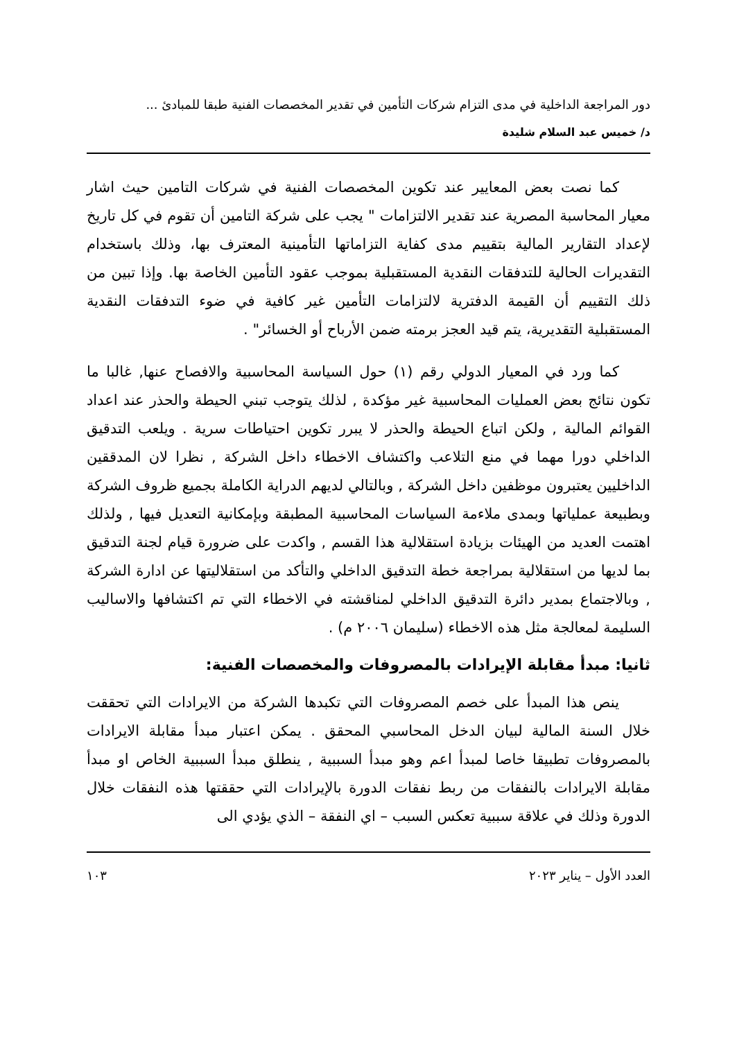دور المراجعة الداخلية في مدى التزام شركات التأمين في تقدير المخصصات الفنية طبقا للمبادئ ...
د/ خميس عبد السلام شليدة
كما نصت بعض المعايير عند تكوين المخصصات الفنية في شركات التامين حيث اشار معيار المحاسبة المصرية عند تقدير الالتزامات " يجب على شركة التامين أن تقوم في كل تاريخ لإعداد التقارير المالية بتقييم مدى كفاية التزاماتها التأمينية المعترف بها، وذلك باستخدام التقديرات الحالية للتدفقات النقدية المستقبلية بموجب عقود التأمين الخاصة بها. وإذا تبين من ذلك التقييم أن القيمة الدفترية لالتزامات التأمين غير كافية في ضوء التدفقات النقدية المستقبلية التقديرية، يتم قيد العجز برمته ضمن الأرباح أو الخسائر" .
كما ورد في المعيار الدولي رقم (١) حول السياسة المحاسبية والافصاح عنها, غالبا ما تكون نتائج بعض العمليات المحاسبية غير مؤكدة , لذلك يتوجب تبني الحيطة والحذر عند اعداد القوائم المالية , ولكن اتباع الحيطة والحذر لا يبرر تكوين احتياطات سرية . ويلعب التدقيق الداخلي دورا مهما في منع التلاعب واكتشاف الاخطاء داخل الشركة , نظرا لان المدققين الداخليين يعتبرون موظفين داخل الشركة , وبالتالي لديهم الدراية الكاملة بجميع ظروف الشركة وبطبيعة عملياتها وبمدى ملاءمة السياسات المحاسبية المطبقة وبإمكانية التعديل فيها , ولذلك اهتمت العديد من الهيئات بزيادة استقلالية هذا القسم , واكدت على ضرورة قيام لجنة التدقيق بما لديها من استقلالية بمراجعة خطة التدقيق الداخلي والتأكد من استقلاليتها عن ادارة الشركة , وبالاجتماع بمدير دائرة التدقيق الداخلي لمناقشته في الاخطاء التي تم اكتشافها والاساليب السليمة لمعالجة مثل هذه الاخطاء (سليمان ٢٠٠٦ م) .
ثانيا: مبدأ مقابلة الإيرادات بالمصروفات والمخصصات الفنية:
ينص هذا المبدأ على خصم المصروفات التي تكبدها الشركة من الايرادات التي تحققت خلال السنة المالية لبيان الدخل المحاسبي المحقق . يمكن اعتبار مبدأ مقابلة الايرادات بالمصروفات تطبيقا خاصا لمبدأ اعم وهو مبدأ السببية , ينطلق مبدأ السببية الخاص او مبدأ مقابلة الايرادات بالنفقات من ربط نفقات الدورة بالإيرادات التي حققتها هذه النفقات خلال الدورة وذلك في علاقة سببية تعكس السبب – اي النفقة – الذي يؤدي الى
العدد الأول – يناير ٢٠٢٣ ١٠٣